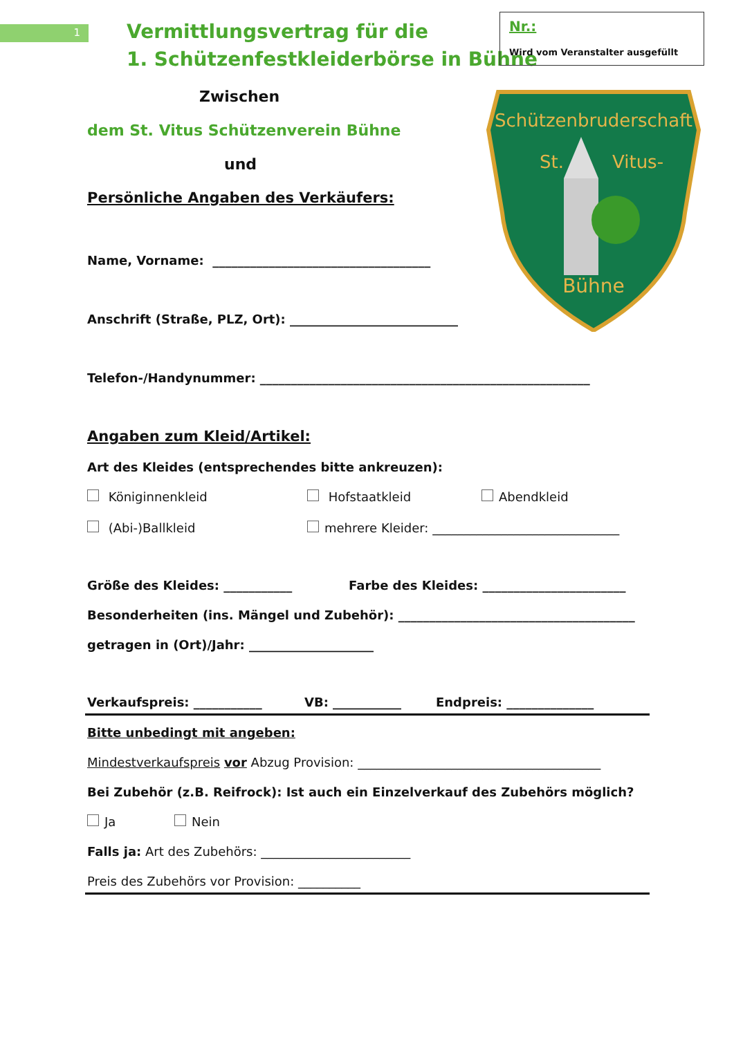1
Vermittlungsvertrag für die
1. Schützenfestkleiderbörse in Bühne
Nr.:
Wird vom Veranstalter ausgefüllt
Schützenbruderschaft
St.
Vitus-
Bühne
Zwischen
dem St. Vitus Schützenverein Bühne
und
Persönliche Angaben des Verkäufers:
Name, Vorname: ___________________________________
Anschrift (Straße, PLZ, Ort): ___________________________
Telefon-/Handynummer: _____________________________________________________
Angaben zum Kleid/Artikel:
Art des Kleides (entsprechendes bitte ankreuzen):
Königinnenkleid Hofstaatkleid Abendkleid
(Abi-)Ballkleid mehrere Kleider: ______________________________
Größe des Kleides: ___________ Farbe des Kleides: _______________________
Besonderheiten (ins. Mängel und Zubehör): ______________________________________
getragen in (Ort)/Jahr: ____________________
Verkaufspreis: ___________ VB: ___________ Endpreis: ______________
Bitte unbedingt mit angeben:
Mindestverkaufspreis vor Abzug Provision: _______________________________________
Bei Zubehör (z.B. Reifrock): Ist auch ein Einzelverkauf des Zubehörs möglich?
Ja Nein
Falls ja: Art des Zubehörs: ________________________
Preis des Zubehörs vor Provision: __________